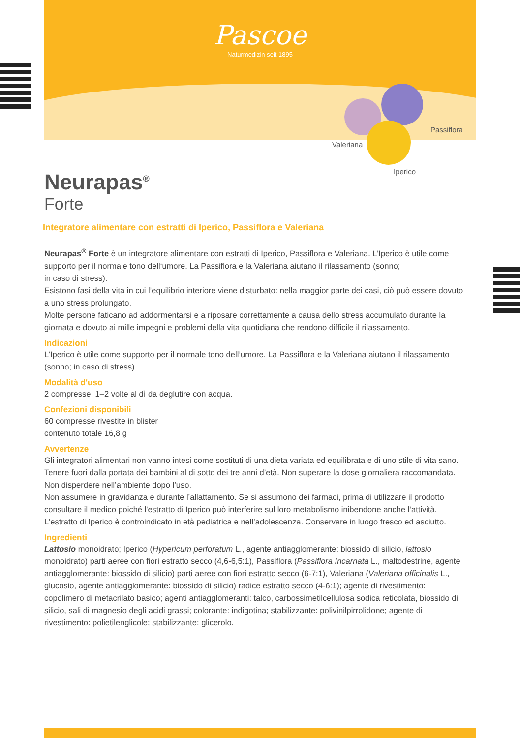Pascoe
Naturmedizin seit 1895
Valeriana
Iperico
Passiflora
Neurapas<sup>®</sup>
Forte
Integratore alimentare con estratti di Iperico, Passiflora e Valeriana
Neurapas<sup>®</sup> Forte è un integratore alimentare con estratti di Iperico, Passiflora e Valeriana. L’Iperico è utile come supporto per il normale tono dell‘umore. La Passiflora e la Valeriana aiutano il rilassamento (sonno;
in caso di stress).
Esistono fasi della vita in cui l’equilibrio interiore viene disturbato: nella maggior parte dei casi, ciò può essere dovuto a uno stress prolungato.
Molte persone faticano ad addormentarsi e a riposare correttamente a causa dello stress accumulato durante la giornata e dovuto ai mille impegni e problemi della vita quotidiana che rendono difficile il rilassamento.
Indicazioni
L’Iperico è utile come supporto per il normale tono dell’umore. La Passiflora e la Valeriana aiutano il rilassamento (sonno; in caso di stress).
Modalità d'uso
2 compresse, 1–2 volte al dì da deglutire con acqua.
Confezioni disponibili
60 compresse rivestite in blister
contenuto totale 16,8 g
Avvertenze
Gli integratori alimentari non vanno intesi come sostituti di una dieta variata ed equilibrata e di uno stile di vita sano. Tenere fuori dalla portata dei bambini al di sotto dei tre anni d’età. Non superare la dose giornaliera raccomandata.
Non disperdere nell’ambiente dopo l’uso.
Non assumere in gravidanza e durante l’allattamento. Se si assumono dei farmaci, prima di utilizzare il prodotto consultare il medico poiché l'estratto di Iperico può interferire sul loro metabolismo inibendone anche l‘attività. L'estratto di Iperico è controindicato in età pediatrica e nell’adolescenza. Conservare in luogo fresco ed asciutto.
Ingredienti
Lattosio monoidrato; Iperico (Hypericum perforatum L., agente antiagglomerante: biossido di silicio, lattosio monoidrato) parti aeree con fiori estratto secco (4,6-6,5:1), Passiflora (Passiflora Incarnata L., maltodestrine, agente antiagglomerante: biossido di silicio) parti aeree con fiori estratto secco (6-7:1), Valeriana (Valeriana officinalis L., glucosio, agente antiagglomerante: biossido di silicio) radice estratto secco (4-6:1); agente di rivestimento: copolimero di metacrilato basico; agenti antiagglomeranti: talco, carbossimetilcellulosa sodica reticolata, biossido di silicio, sali di magnesio degli acidi grassi; colorante: indigotina; stabilizzante: polivinilpirrolidone; agente di rivestimento: polietilenglicole; stabilizzante: glicerolo.